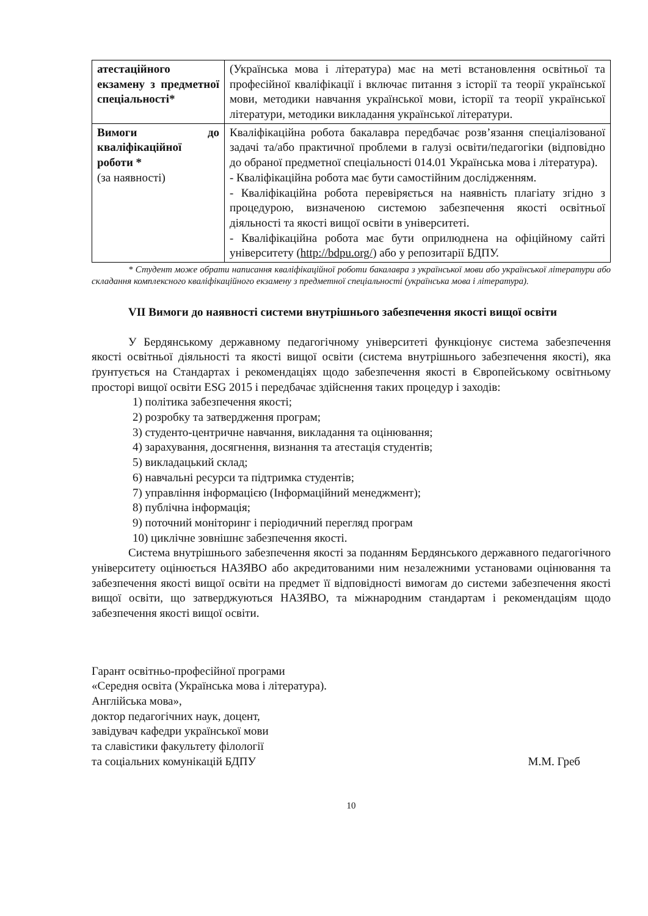| атестаційного екзамену з предметної спеціальності* | (Українська мова і література) має на меті встановлення освітньої та професійної кваліфікації і включає питання з історії та теорії української мови, методики навчання української мови, історії та теорії української літератури, методики викладання української літератури. |
| Вимоги до кваліфікаційної роботи * (за наявності) | Кваліфікаційна робота бакалавра передбачає розв’язання спеціалізованої задачі та/або практичної проблеми в галузі освіти/педагогіки (відповідно до обраної предметної спеціальності 014.01 Українська мова і література). - Кваліфікаційна робота має бути самостійним дослідженням. - Кваліфікаційна робота перевіряється на наявність плагіату згідно з процедурою, визначеною системою забезпечення якості освітньої діяльності та якості вищої освіти в університеті. - Кваліфікаційна робота має бути оприлюднена на офіційному сайті університету ( http://bdpu.org/ ) або у репозитарії БДПУ. |
* Студент може обрати написання кваліфікаційної роботи бакалавра з української мови або української літератури або складання комплексного кваліфікаційного екзамену з предметної спеціальності (українська мова і література).
VII Вимоги до наявності системи внутрішнього забезпечення якості вищої освіти
У Бердянському державному педагогічному університеті функціонує система забезпечення якості освітньої діяльності та якості вищої освіти (система внутрішнього забезпечення якості), яка ґрунтується на Стандартах і рекомендаціях щодо забезпечення якості в Європейському освітньому просторі вищої освіти ESG 2015 і передбачає здійснення таких процедур і заходів:
1) політика забезпечення якості;
2) розробку та затвердження програм;
3) студенто-центричне навчання, викладання та оцінювання;
4) зарахування, досягнення, визнання та атестація студентів;
5) викладацький склад;
6) навчальні ресурси та підтримка студентів;
7) управління інформацією (Інформаційний менеджмент);
8) публічна інформація;
9) поточний моніторинг і періодичний перегляд програм
10) циклічне зовнішнє забезпечення якості.
Система внутрішнього забезпечення якості за поданням Бердянського державного педагогічного університету оцінюється НАЗЯВО або акредитованими ним незалежними установами оцінювання та забезпечення якості вищої освіти на предмет її відповідності вимогам до системи забезпечення якості вищої освіти, що затверджуються НАЗЯВО, та міжнародним стандартам і рекомендаціям щодо забезпечення якості вищої освіти.
Гарант освітньо-професійної програми
«Середня освіта (Українська мова і література).
Англійська мова»,
доктор педагогічних наук, доцент,
завідувач кафедри української мови
та славістики факультету філології
та соціальних комунікацій БДПУ
М.М. Греб
10